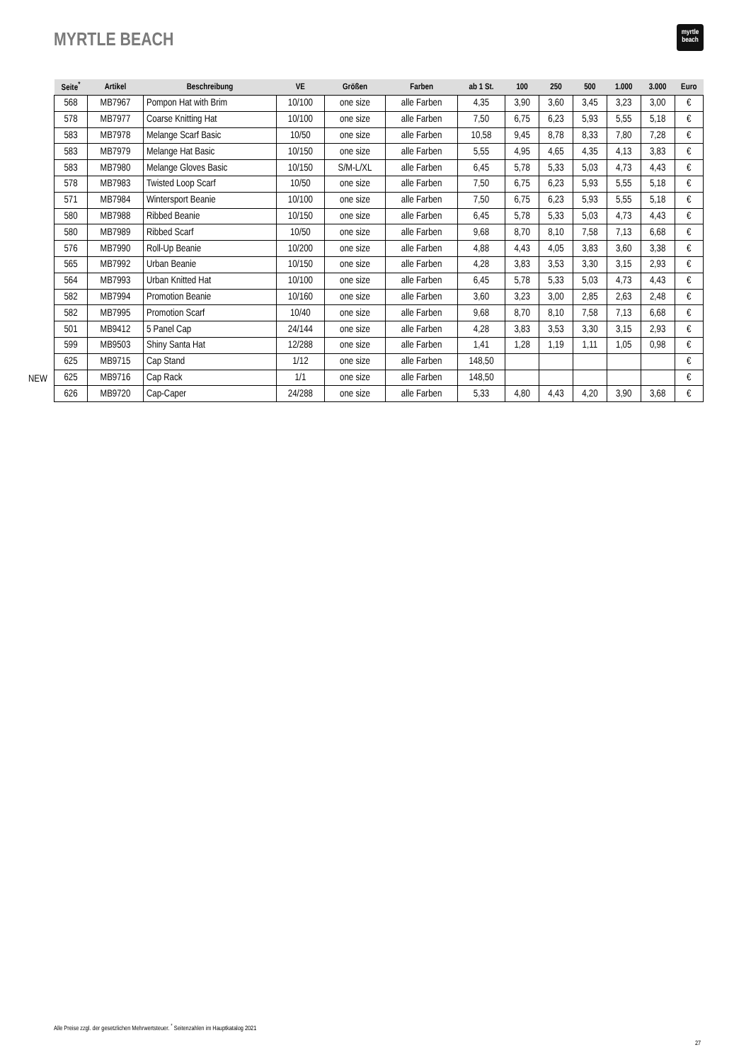MYRTLE BEACH
myrtle
beach
NEW
| Seite<sup>*</sup> | Artikel | Beschreibung | VE | Größen | Farben | ab 1 St. | 100 | 250 | 500 | 1.000 | 3.000 | Euro |
| --- | --- | --- | --- | --- | --- | --- | --- | --- | --- | --- | --- | --- |
| 568 | MB7967 | Pompon Hat with Brim | 10/100 | one size | alle Farben | 4,35 | 3,90 | 3,60 | 3,45 | 3,23 | 3,00 | € |
| 578 | MB7977 | Coarse Knitting Hat | 10/100 | one size | alle Farben | 7,50 | 6,75 | 6,23 | 5,93 | 5,55 | 5,18 | € |
| 583 | MB7978 | Melange Scarf Basic | 10/50 | one size | alle Farben | 10,58 | 9,45 | 8,78 | 8,33 | 7,80 | 7,28 | € |
| 583 | MB7979 | Melange Hat Basic | 10/150 | one size | alle Farben | 5,55 | 4,95 | 4,65 | 4,35 | 4,13 | 3,83 | € |
| 583 | MB7980 | Melange Gloves Basic | 10/150 | S/M-L/XL | alle Farben | 6,45 | 5,78 | 5,33 | 5,03 | 4,73 | 4,43 | € |
| 578 | MB7983 | Twisted Loop Scarf | 10/50 | one size | alle Farben | 7,50 | 6,75 | 6,23 | 5,93 | 5,55 | 5,18 | € |
| 571 | MB7984 | Wintersport Beanie | 10/100 | one size | alle Farben | 7,50 | 6,75 | 6,23 | 5,93 | 5,55 | 5,18 | € |
| 580 | MB7988 | Ribbed Beanie | 10/150 | one size | alle Farben | 6,45 | 5,78 | 5,33 | 5,03 | 4,73 | 4,43 | € |
| 580 | MB7989 | Ribbed Scarf | 10/50 | one size | alle Farben | 9,68 | 8,70 | 8,10 | 7,58 | 7,13 | 6,68 | € |
| 576 | MB7990 | Roll-Up Beanie | 10/200 | one size | alle Farben | 4,88 | 4,43 | 4,05 | 3,83 | 3,60 | 3,38 | € |
| 565 | MB7992 | Urban Beanie | 10/150 | one size | alle Farben | 4,28 | 3,83 | 3,53 | 3,30 | 3,15 | 2,93 | € |
| 564 | MB7993 | Urban Knitted Hat | 10/100 | one size | alle Farben | 6,45 | 5,78 | 5,33 | 5,03 | 4,73 | 4,43 | € |
| 582 | MB7994 | Promotion Beanie | 10/160 | one size | alle Farben | 3,60 | 3,23 | 3,00 | 2,85 | 2,63 | 2,48 | € |
| 582 | MB7995 | Promotion Scarf | 10/40 | one size | alle Farben | 9,68 | 8,70 | 8,10 | 7,58 | 7,13 | 6,68 | € |
| 501 | MB9412 | 5 Panel Cap | 24/144 | one size | alle Farben | 4,28 | 3,83 | 3,53 | 3,30 | 3,15 | 2,93 | € |
| 599 | MB9503 | Shiny Santa Hat | 12/288 | one size | alle Farben | 1,41 | 1,28 | 1,19 | 1,11 | 1,05 | 0,98 | € |
| 625 | MB9715 | Cap Stand | 1/12 | one size | alle Farben | 148,50 | | | | | | € |
| 625 | MB9716 | Cap Rack | 1/1 | one size | alle Farben | 148,50 | | | | | | € |
| 626 | MB9720 | Cap-Caper | 24/288 | one size | alle Farben | 5,33 | 4,80 | 4,43 | 4,20 | 3,90 | 3,68 | € |
Alle Preise zzgl. der gesetzlichen Mehrwertsteuer. <sup>*</sup> Seitenzahlen im Hauptkatalog 2021
27